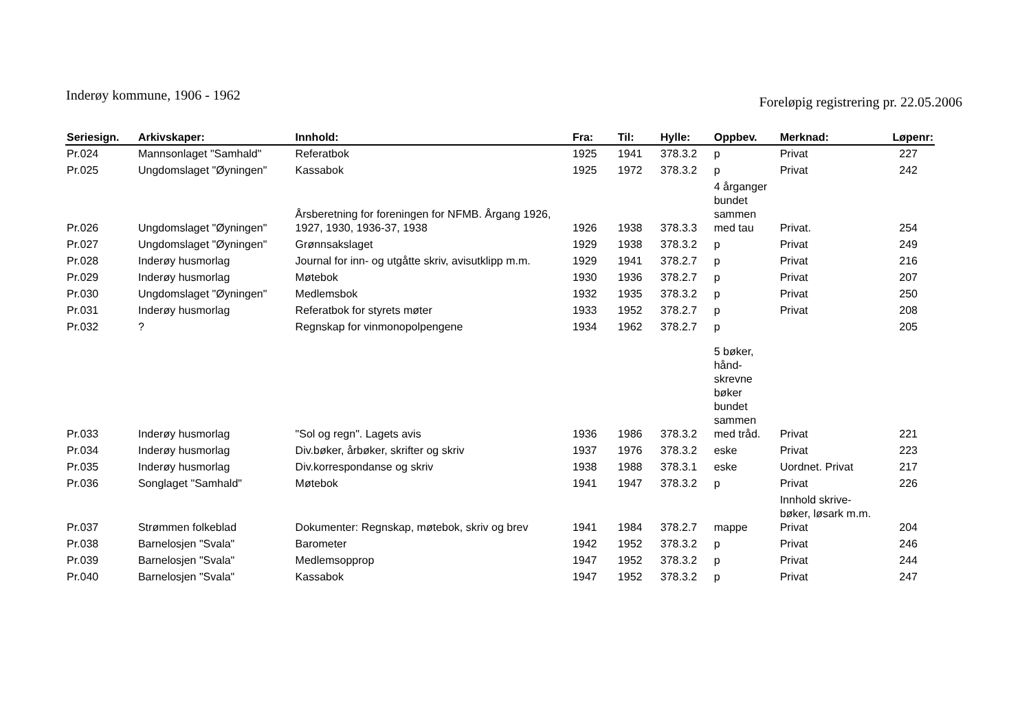Inderøy kommune, 1906 - 1962
Foreløpig registrering pr. 22.05.2006
| Seriesign. | Arkivskaper: | Innhold: | Fra: | Til: | Hylle: | Oppbev. | Merknad: | Løpenr: |
| --- | --- | --- | --- | --- | --- | --- | --- | --- |
| Pr.024 | Mannsonlaget "Samhald" | Referatbok | 1925 | 1941 | 378.3.2 | p | Privat | 227 |
| Pr.025 | Ungdomslaget "Øyningen" | Kassabok | 1925 | 1972 | 378.3.2 | p | Privat | 242 |
| Pr.026 | Ungdomslaget "Øyningen" | Årsberetning for foreningen for NFMB. Årgang 1926, 1927, 1930, 1936-37, 1938 | 1926 | 1938 | 378.3.3 | 4 årganger bundet sammen med tau | Privat. | 254 |
| Pr.027 | Ungdomslaget "Øyningen" | Grønnsakslaget | 1929 | 1938 | 378.3.2 | p | Privat | 249 |
| Pr.028 | Inderøy husmorlag | Journal for inn- og utgåtte skriv, avisutklipp m.m. | 1929 | 1941 | 378.2.7 | p | Privat | 216 |
| Pr.029 | Inderøy husmorlag | Møtebok | 1930 | 1936 | 378.2.7 | p | Privat | 207 |
| Pr.030 | Ungdomslaget "Øyningen" | Medlemsbok | 1932 | 1935 | 378.3.2 | p | Privat | 250 |
| Pr.031 | Inderøy husmorlag | Referatbok for styrets møter | 1933 | 1952 | 378.2.7 | p | Privat | 208 |
| Pr.032 | ? | Regnskap for vinmonopolpengene | 1934 | 1962 | 378.2.7 | p | | 205 |
| Pr.033 | Inderøy husmorlag | "Sol og regn". Lagets avis | 1936 | 1986 | 378.3.2 | 5 bøker, hånd- skrevne bøker bundet sammen med tråd. | Privat | 221 |
| Pr.034 | Inderøy husmorlag | Div.bøker, årbøker, skrifter og skriv | 1937 | 1976 | 378.3.2 | eske | Privat | 223 |
| Pr.035 | Inderøy husmorlag | Div.korrespondanse og skriv | 1938 | 1988 | 378.3.1 | eske | Uordnet. Privat | 217 |
| Pr.036 | Songlaget "Samhald" | Møtebok | 1941 | 1947 | 378.3.2 | p | Privat | 226 |
| Pr.037 | Strømmen folkeblad | Dokumenter: Regnskap, møtebok, skriv og brev | 1941 | 1984 | 378.2.7 | mappe | Innhold skrive- bøker, løsark m.m. Privat | 204 |
| Pr.038 | Barnelosjen "Svala" | Barometer | 1942 | 1952 | 378.3.2 | p | Privat | 246 |
| Pr.039 | Barnelosjen "Svala" | Medlemsopprop | 1947 | 1952 | 378.3.2 | p | Privat | 244 |
| Pr.040 | Barnelosjen "Svala" | Kassabok | 1947 | 1952 | 378.3.2 | p | Privat | 247 |